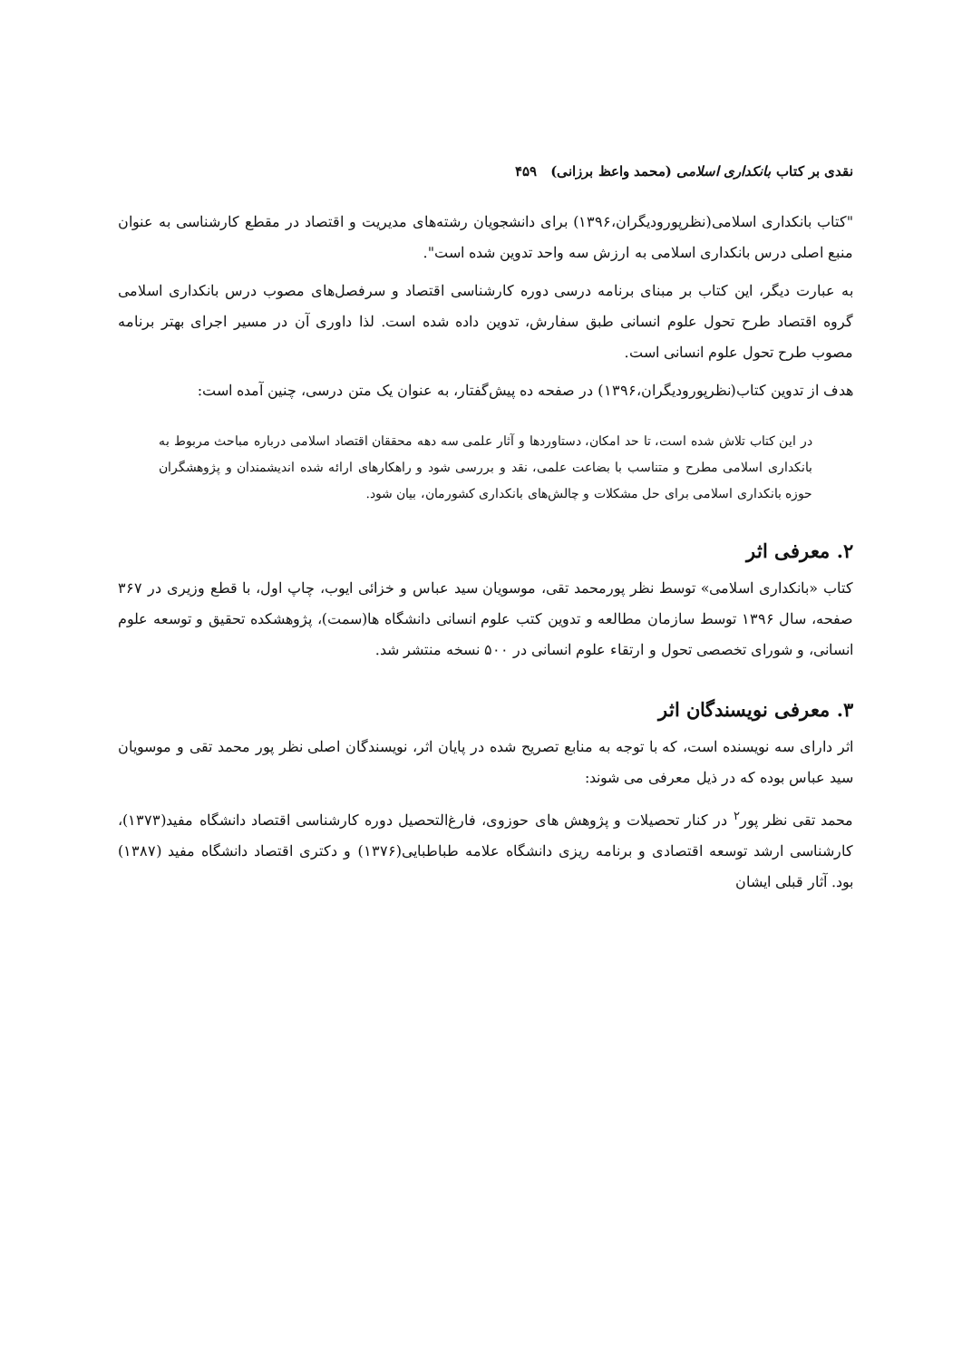نقدی بر کتاب بانکداری اسلامی (محمد واعظ برزانی) ۴۵۹
"کتاب بانکداری اسلامی(نظرپورودیگران،۱۳۹۶) برای دانشجویان رشته‌های مدیریت و اقتصاد در مقطع کارشناسی به عنوان منبع اصلی درس بانکداری اسلامی به ارزش سه واحد تدوین شده است".
به عبارت دیگر، این کتاب بر مبنای برنامه درسی دوره کارشناسی اقتصاد و سرفصل‌های مصوب درس بانکداری اسلامی گروه اقتصاد طرح تحول علوم انسانی طبق سفارش، تدوین داده شده است. لذا داوری آن در مسیر اجرای بهتر برنامه مصوب طرح تحول علوم انسانی است.
هدف از تدوین کتاب(نظرپورودیگران،۱۳۹۶) در صفحه ده پیش‌گفتار، به عنوان یک متن درسی، چنین آمده است:
در این کتاب تلاش شده است، تا حد امکان، دستاوردها و آثار علمی سه دهه محققان اقتصاد اسلامی درباره مباحث مربوط به بانکداری اسلامی مطرح و متناسب با بضاعت علمی، نقد و بررسی شود و راهکارهای ارائه شده اندیشمندان و پژوهشگران حوزه بانکداری اسلامی برای حل مشکلات و چالش‌های بانکداری کشورمان، بیان شود.
۲. معرفی اثر
کتاب «بانکداری اسلامی» توسط نظر پورمحمد تقی، موسویان سید عباس و خزائی ایوب، چاپ اول، با قطع وزیری در ۳۶۷ صفحه، سال ۱۳۹۶ توسط سازمان مطالعه و تدوین کتب علوم انسانی دانشگاه ها(سمت)، پژوهشکده تحقیق و توسعه علوم انسانی، و شورای تخصصی تحول و ارتقاء علوم انسانی در ۵۰۰ نسخه منتشر شد.
۳. معرفی نویسندگان اثر
اثر دارای سه نویسنده است، که با توجه به منابع تصریح شده در پایان اثر، نویسندگان اصلی نظر پور محمد تقی و موسویان سید عباس بوده که در ذیل معرفی می شوند:
محمد تقی نظر پور<sup>۲</sup> در کنار تحصیلات و پژوهش های حوزوی، فارغ‌التحصیل دوره کارشناسی اقتصاد دانشگاه مفید(۱۳۷۳)، کارشناسی ارشد توسعه اقتصادی و برنامه ریزی دانشگاه علامه طباطبایی(۱۳۷۶) و دکتری اقتصاد دانشگاه مفید (۱۳۸۷) بود. آثار قبلی ایشان